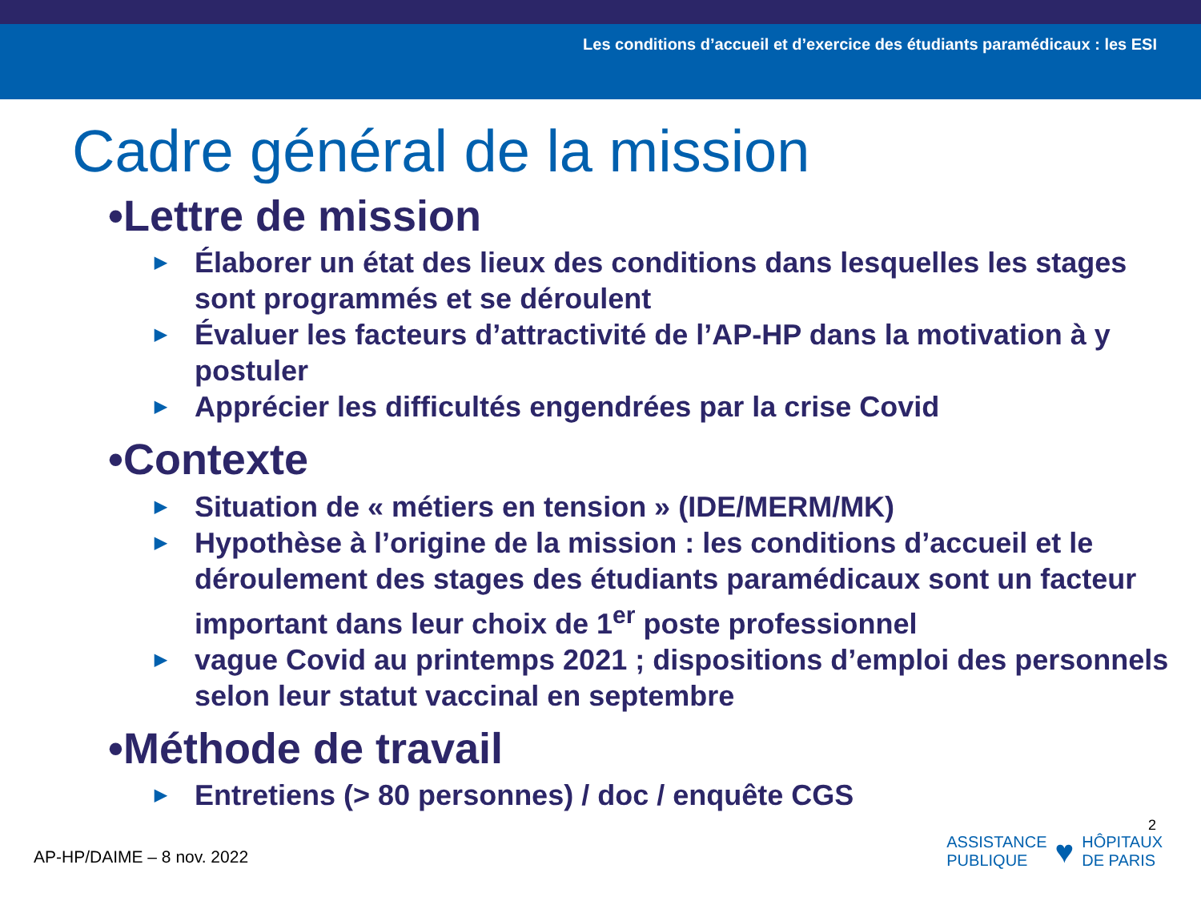Les conditions d’accueil et d’exercice des étudiants paramédicaux : les ESI
Cadre général de la mission
•Lettre de mission
▶ Élaborer un état des lieux des conditions dans lesquelles les stages sont programmés et se déroulent
▶ Évaluer les facteurs d’attractivité de l’AP-HP dans la motivation à y postuler
▶ Apprécier les difficultés engendrées par la crise Covid
•Contexte
▶ Situation de « métiers en tension » (IDE/MERM/MK)
▶ Hypothèse à l’origine de la mission : les conditions d’accueil et le déroulement des stages des étudiants paramédicaux sont un facteur important dans leur choix de 1<sup>er</sup> poste professionnel
▶ vague Covid au printemps 2021 ; dispositions d’emploi des personnels selon leur statut vaccinal en septembre
•Méthode de travail
▶ Entretiens (> 80 personnes) / doc / enquête CGS
2
AP-HP/DAIME – 8 nov. 2022
ASSISTANCE
PUBLIQUE
♥
HÔPITAUX
DE PARIS